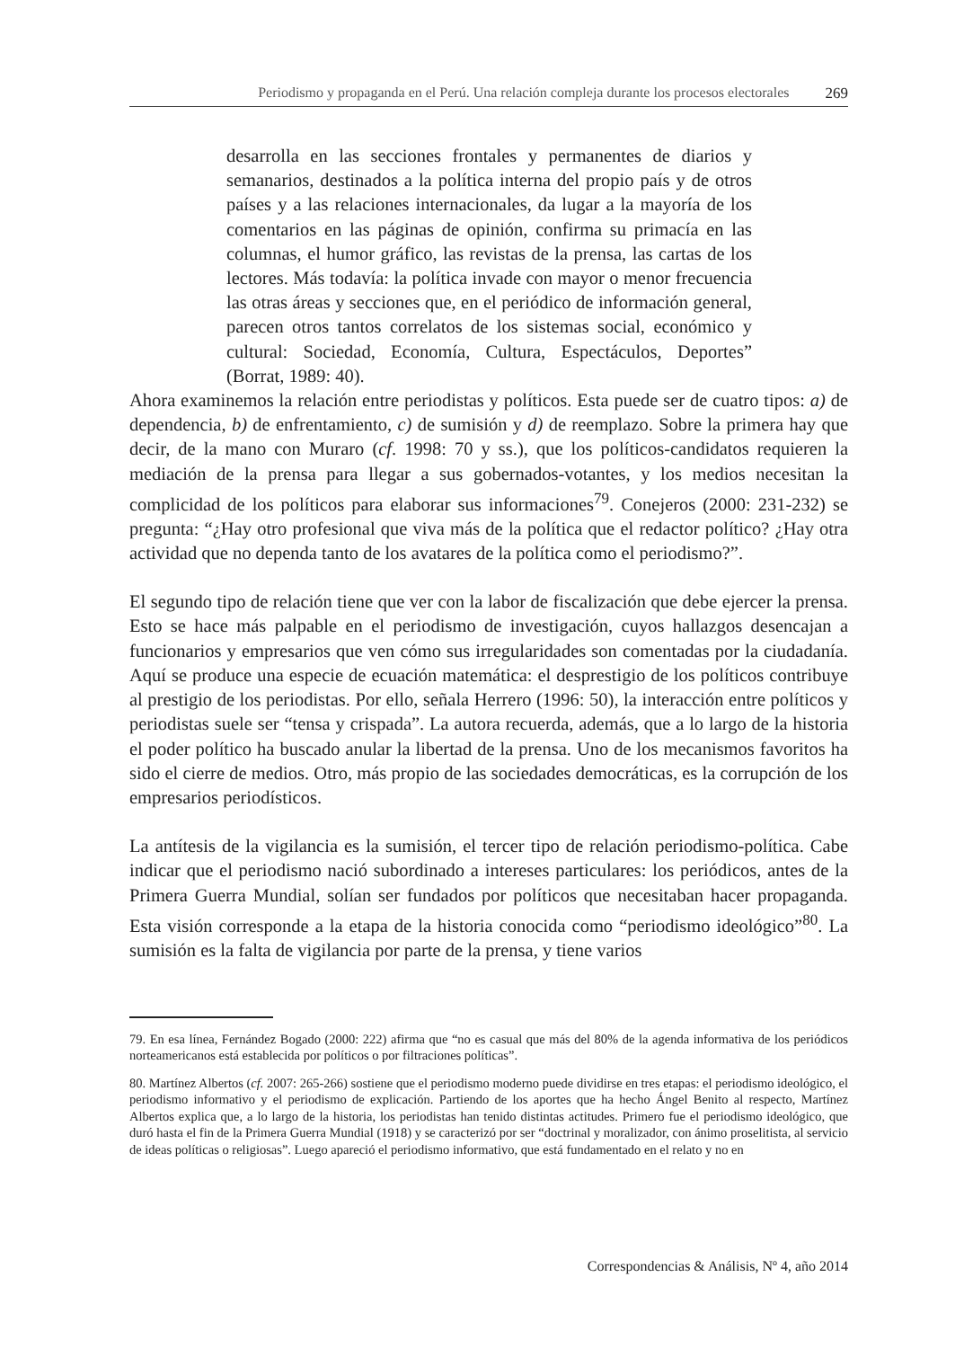Periodismo y propaganda en el Perú. Una relación compleja durante los procesos electorales 269
desarrolla en las secciones frontales y permanentes de diarios y semanarios, destinados a la política interna del propio país y de otros países y a las relaciones internacionales, da lugar a la mayoría de los comentarios en las páginas de opinión, confirma su primacía en las columnas, el humor gráfico, las revistas de la prensa, las cartas de los lectores. Más todavía: la política invade con mayor o menor frecuencia las otras áreas y secciones que, en el periódico de información general, parecen otros tantos correlatos de los sistemas social, económico y cultural: Sociedad, Economía, Cultura, Espectáculos, Deportes” (Borrat, 1989: 40).
Ahora examinemos la relación entre periodistas y políticos. Esta puede ser de cuatro tipos: a) de dependencia, b) de enfrentamiento, c) de sumisión y d) de reemplazo. Sobre la primera hay que decir, de la mano con Muraro (cf. 1998: 70 y ss.), que los políticos-candidatos requieren la mediación de la prensa para llegar a sus gobernados-votantes, y los medios necesitan la complicidad de los políticos para elaborar sus informaciones<sup>79</sup>. Conejeros (2000: 231-232) se pregunta: “¿Hay otro profesional que viva más de la política que el redactor político? ¿Hay otra actividad que no dependa tanto de los avatares de la política como el periodismo?”.
El segundo tipo de relación tiene que ver con la labor de fiscalización que debe ejercer la prensa. Esto se hace más palpable en el periodismo de investigación, cuyos hallazgos desencajan a funcionarios y empresarios que ven cómo sus irregularidades son comentadas por la ciudadanía. Aquí se produce una especie de ecuación matemática: el desprestigio de los políticos contribuye al prestigio de los periodistas. Por ello, señala Herrero (1996: 50), la interacción entre políticos y periodistas suele ser “tensa y crispada”. La autora recuerda, además, que a lo largo de la historia el poder político ha buscado anular la libertad de la prensa. Uno de los mecanismos favoritos ha sido el cierre de medios. Otro, más propio de las sociedades democráticas, es la corrupción de los empresarios periodísticos.
La antítesis de la vigilancia es la sumisión, el tercer tipo de relación periodismo-política. Cabe indicar que el periodismo nació subordinado a intereses particulares: los periódicos, antes de la Primera Guerra Mundial, solían ser fundados por políticos que necesitaban hacer propaganda. Esta visión corresponde a la etapa de la historia conocida como “periodismo ideológico”<sup>80</sup>. La sumisión es la falta de vigilancia por parte de la prensa, y tiene varios
79. En esa línea, Fernández Bogado (2000: 222) afirma que “no es casual que más del 80% de la agenda informativa de los periódicos norteamericanos está establecida por políticos o por filtraciones políticas”.
80. Martínez Albertos (cf. 2007: 265-266) sostiene que el periodismo moderno puede dividirse en tres etapas: el periodismo ideológico, el periodismo informativo y el periodismo de explicación. Partiendo de los aportes que ha hecho Ángel Benito al respecto, Martínez Albertos explica que, a lo largo de la historia, los periodistas han tenido distintas actitudes. Primero fue el periodismo ideológico, que duró hasta el fin de la Primera Guerra Mundial (1918) y se caracterizó por ser “doctrinal y moralizador, con ánimo proselitista, al servicio de ideas políticas o religiosas”. Luego apareció el periodismo informativo, que está fundamentado en el relato y no en
Correspondencias & Análisis, Nº 4, año 2014